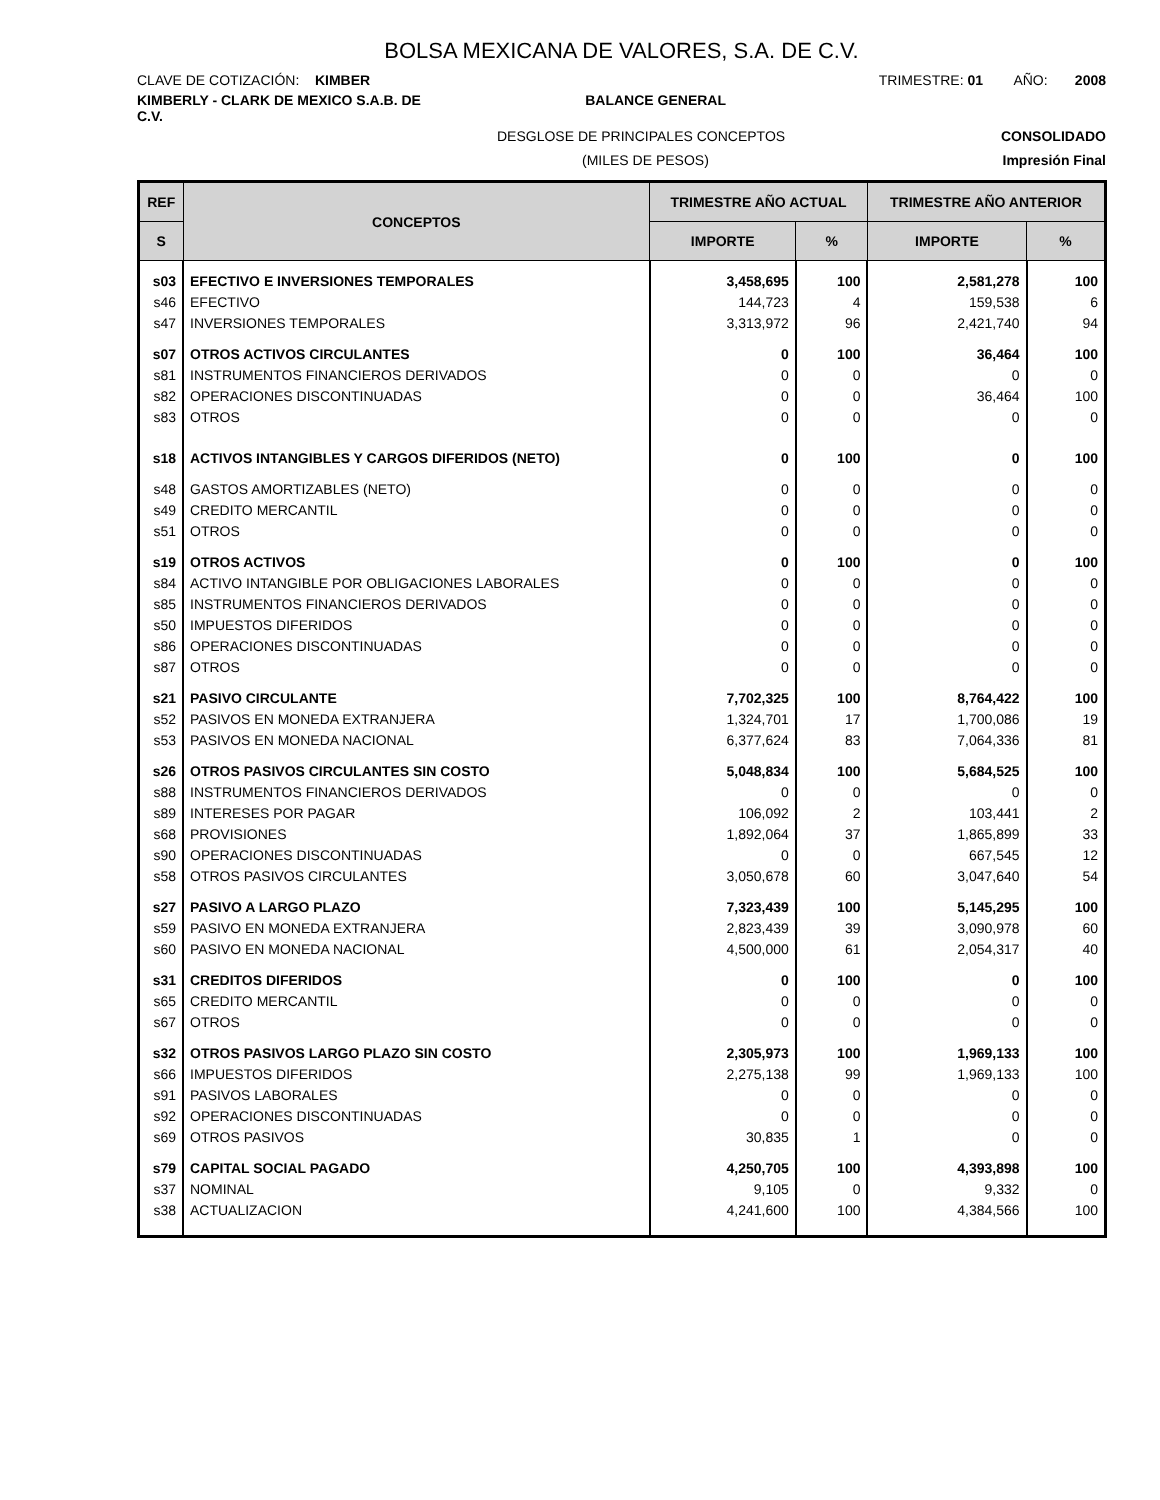BOLSA MEXICANA DE VALORES, S.A. DE C.V.
CLAVE DE COTIZACIÓN: KIMBER TRIMESTRE: 01 AÑO: 2008
KIMBERLY - CLARK DE MEXICO S.A.B. DE C.V.
BALANCE GENERAL
DESGLOSE DE PRINCIPALES CONCEPTOS
CONSOLIDADO
(MILES DE PESOS) Impresión Final
| REF | CONCEPTOS | TRIMESTRE AÑO ACTUAL | | TRIMESTRE AÑO ANTERIOR | |
| --- | --- | --- | --- | --- | --- |
| S | | IMPORTE | % | IMPORTE | % |
| s03 | EFECTIVO E INVERSIONES TEMPORALES | 3,458,695 | 100 | 2,581,278 | 100 |
| s46 | EFECTIVO | 144,723 | 4 | 159,538 | 6 |
| s47 | INVERSIONES TEMPORALES | 3,313,972 | 96 | 2,421,740 | 94 |
| s07 | OTROS ACTIVOS CIRCULANTES | 0 | 100 | 36,464 | 100 |
| s81 | INSTRUMENTOS FINANCIEROS DERIVADOS | 0 | 0 | 0 | 0 |
| s82 | OPERACIONES DISCONTINUADAS | 0 | 0 | 36,464 | 100 |
| s83 | OTROS | 0 | 0 | 0 | 0 |
| s18 | ACTIVOS INTANGIBLES Y CARGOS DIFERIDOS (NETO) | 0 | 100 | 0 | 100 |
| s48 | GASTOS AMORTIZABLES (NETO) | 0 | 0 | 0 | 0 |
| s49 | CREDITO MERCANTIL | 0 | 0 | 0 | 0 |
| s51 | OTROS | 0 | 0 | 0 | 0 |
| s19 | OTROS ACTIVOS | 0 | 100 | 0 | 100 |
| s84 | ACTIVO INTANGIBLE POR OBLIGACIONES LABORALES | 0 | 0 | 0 | 0 |
| s85 | INSTRUMENTOS FINANCIEROS DERIVADOS | 0 | 0 | 0 | 0 |
| s50 | IMPUESTOS DIFERIDOS | 0 | 0 | 0 | 0 |
| s86 | OPERACIONES DISCONTINUADAS | 0 | 0 | 0 | 0 |
| s87 | OTROS | 0 | 0 | 0 | 0 |
| s21 | PASIVO CIRCULANTE | 7,702,325 | 100 | 8,764,422 | 100 |
| s52 | PASIVOS EN MONEDA EXTRANJERA | 1,324,701 | 17 | 1,700,086 | 19 |
| s53 | PASIVOS EN MONEDA NACIONAL | 6,377,624 | 83 | 7,064,336 | 81 |
| s26 | OTROS PASIVOS CIRCULANTES SIN COSTO | 5,048,834 | 100 | 5,684,525 | 100 |
| s88 | INSTRUMENTOS FINANCIEROS DERIVADOS | 0 | 0 | 0 | 0 |
| s89 | INTERESES POR PAGAR | 106,092 | 2 | 103,441 | 2 |
| s68 | PROVISIONES | 1,892,064 | 37 | 1,865,899 | 33 |
| s90 | OPERACIONES DISCONTINUADAS | 0 | 0 | 667,545 | 12 |
| s58 | OTROS PASIVOS CIRCULANTES | 3,050,678 | 60 | 3,047,640 | 54 |
| s27 | PASIVO A LARGO PLAZO | 7,323,439 | 100 | 5,145,295 | 100 |
| s59 | PASIVO EN MONEDA EXTRANJERA | 2,823,439 | 39 | 3,090,978 | 60 |
| s60 | PASIVO EN MONEDA NACIONAL | 4,500,000 | 61 | 2,054,317 | 40 |
| s31 | CREDITOS DIFERIDOS | 0 | 100 | 0 | 100 |
| s65 | CREDITO MERCANTIL | 0 | 0 | 0 | 0 |
| s67 | OTROS | 0 | 0 | 0 | 0 |
| s32 | OTROS PASIVOS LARGO PLAZO SIN COSTO | 2,305,973 | 100 | 1,969,133 | 100 |
| s66 | IMPUESTOS DIFERIDOS | 2,275,138 | 99 | 1,969,133 | 100 |
| s91 | PASIVOS LABORALES | 0 | 0 | 0 | 0 |
| s92 | OPERACIONES DISCONTINUADAS | 0 | 0 | 0 | 0 |
| s69 | OTROS PASIVOS | 30,835 | 1 | 0 | 0 |
| s79 | CAPITAL SOCIAL PAGADO | 4,250,705 | 100 | 4,393,898 | 100 |
| s37 | NOMINAL | 9,105 | 0 | 9,332 | 0 |
| s38 | ACTUALIZACION | 4,241,600 | 100 | 4,384,566 | 100 |